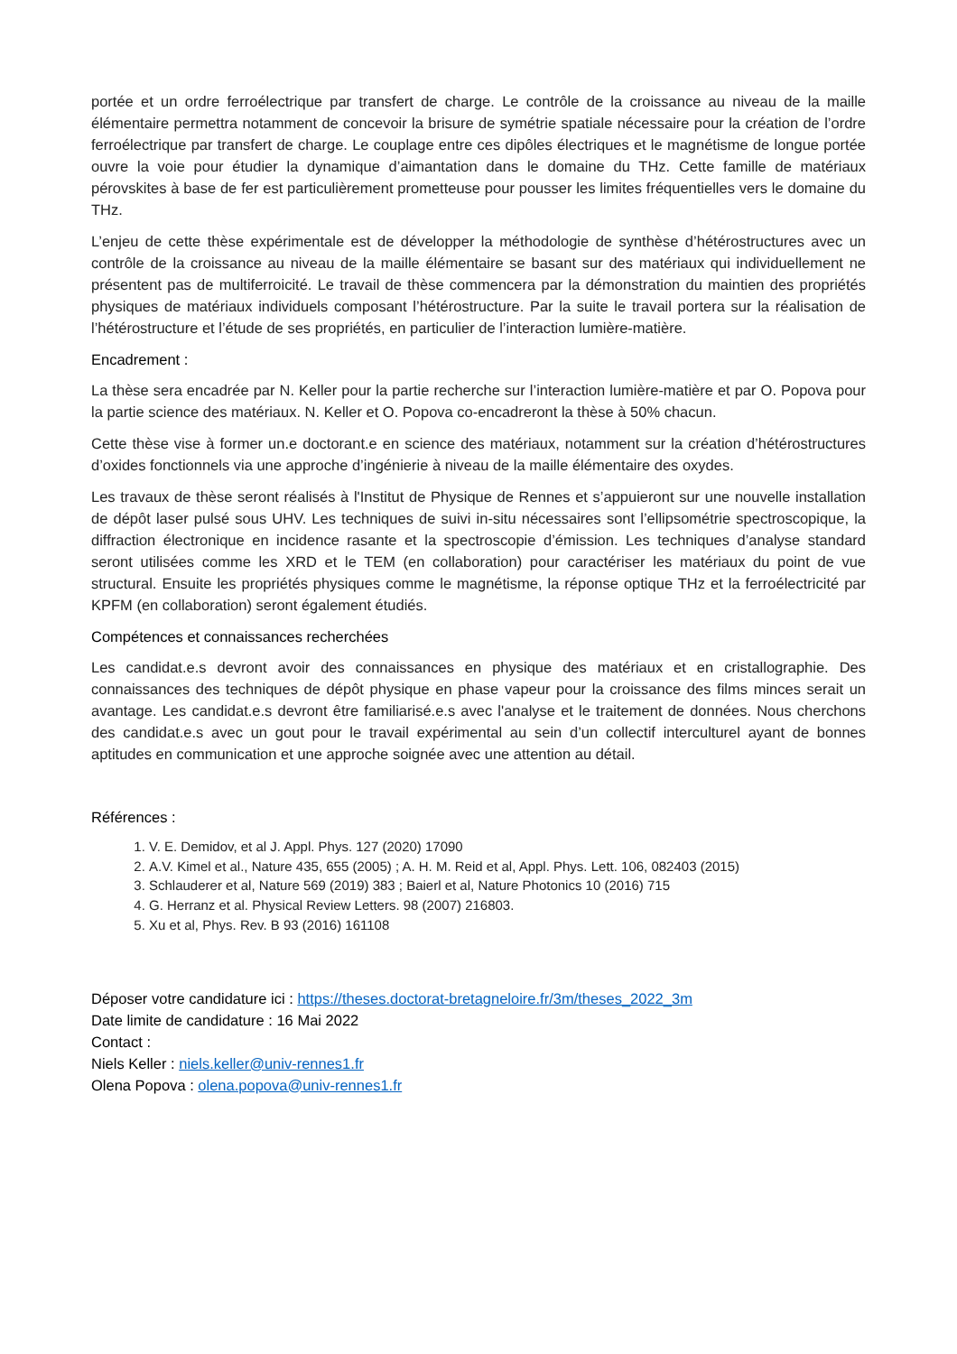portée et un ordre ferroélectrique par transfert de charge. Le contrôle de la croissance au niveau de la maille élémentaire permettra notamment de concevoir la brisure de symétrie spatiale nécessaire pour la création de l’ordre ferroélectrique par transfert de charge. Le couplage entre ces dipôles électriques et le magnétisme de longue portée ouvre la voie pour étudier la dynamique d’aimantation dans le domaine du THz. Cette famille de matériaux pérovskites à base de fer est particulièrement prometteuse pour pousser les limites fréquentielles vers le domaine du THz.
L’enjeu de cette thèse expérimentale est de développer la méthodologie de synthèse d’hétérostructures avec un contrôle de la croissance au niveau de la maille élémentaire se basant sur des matériaux qui individuellement ne présentent pas de multiferroicité. Le travail de thèse commencera par la démonstration du maintien des propriétés physiques de matériaux individuels composant l’hétérostructure. Par la suite le travail portera sur la réalisation de l’hétérostructure et l’étude de ses propriétés, en particulier de l’interaction lumière-matière.
Encadrement :
La thèse sera encadrée par N. Keller pour la partie recherche sur l’interaction lumière-matière et par O. Popova pour la partie science des matériaux. N. Keller et O. Popova co-encadreront la thèse à 50% chacun.
Cette thèse vise à former un.e doctorant.e en science des matériaux, notamment sur la création d’hétérostructures d’oxides fonctionnels via une approche d’ingénierie à niveau de la maille élémentaire des oxydes.
Les travaux de thèse seront réalisés à l'Institut de Physique de Rennes et s’appuieront sur une nouvelle installation de dépôt laser pulsé sous UHV. Les techniques de suivi in-situ nécessaires sont l’ellipsométrie spectroscopique, la diffraction électronique en incidence rasante et la spectroscopie d’émission. Les techniques d’analyse standard seront utilisées comme les XRD et le TEM (en collaboration) pour caractériser les matériaux du point de vue structural. Ensuite les propriétés physiques comme le magnétisme, la réponse optique THz et la ferroélectricité par KPFM (en collaboration) seront également étudiés.
Compétences et connaissances recherchées
Les candidat.e.s devront avoir des connaissances en physique des matériaux et en cristallographie. Des connaissances des techniques de dépôt physique en phase vapeur pour la croissance des films minces serait un avantage. Les candidat.e.s devront être familiarisé.e.s avec l'analyse et le traitement de données. Nous cherchons des candidat.e.s avec un gout pour le travail expérimental au sein d’un collectif interculturel ayant de bonnes aptitudes en communication et une approche soignée avec une attention au détail.
Références :
1. V. E. Demidov, et al J. Appl. Phys. 127 (2020) 17090
2. A.V. Kimel et al., Nature 435, 655 (2005) ; A. H. M. Reid et al, Appl. Phys. Lett. 106, 082403 (2015)
3. Schlauderer et al, Nature 569 (2019) 383 ; Baierl et al, Nature Photonics 10 (2016) 715
4. G. Herranz et al. Physical Review Letters. 98 (2007) 216803.
5. Xu et al, Phys. Rev. B 93 (2016) 161108
Déposer votre candidature ici : https://theses.doctorat-bretagneloire.fr/3m/theses_2022_3m
Date limite de candidature : 16 Mai 2022
Contact :
Niels Keller : niels.keller@univ-rennes1.fr
Olena Popova : olena.popova@univ-rennes1.fr